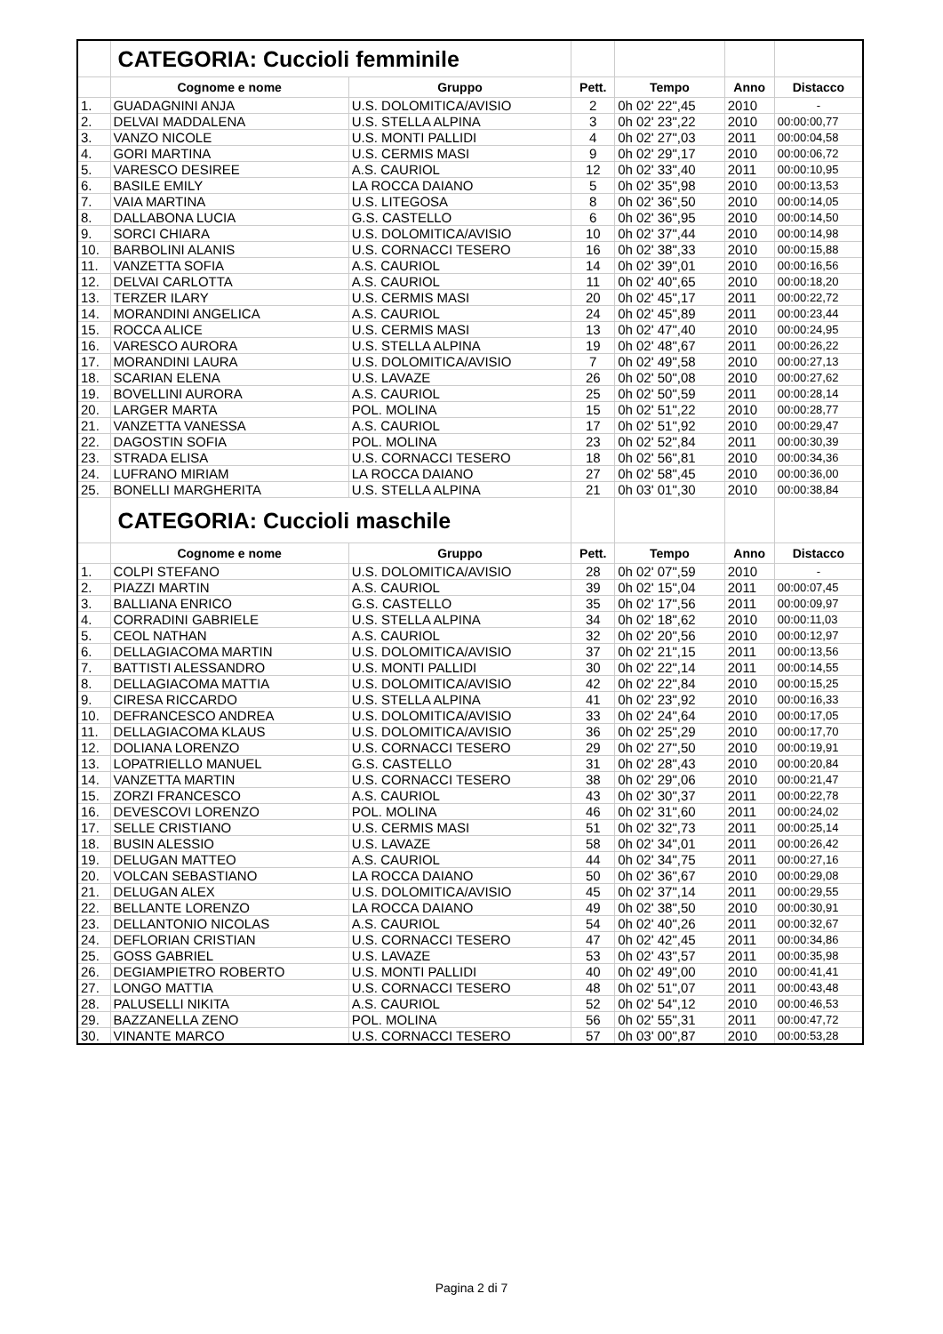| | CATEGORIA: Cuccioli femminile | | | | | |
| | Cognome e nome | Gruppo | Pett. | Tempo | Anno | Distacco |
| 1. | GUADAGNINI ANJA | U.S. DOLOMITICA/AVISIO | 2 | 0h 02' 22",45 | 2010 | - |
| 2. | DELVAI MADDALENA | U.S. STELLA ALPINA | 3 | 0h 02' 23",22 | 2010 | 00:00:00,77 |
| 3. | VANZO NICOLE | U.S. MONTI PALLIDI | 4 | 0h 02' 27",03 | 2011 | 00:00:04,58 |
| 4. | GORI MARTINA | U.S. CERMIS MASI | 9 | 0h 02' 29",17 | 2010 | 00:00:06,72 |
| 5. | VARESCO DESIREE | A.S. CAURIOL | 12 | 0h 02' 33",40 | 2011 | 00:00:10,95 |
| 6. | BASILE EMILY | LA ROCCA DAIANO | 5 | 0h 02' 35",98 | 2010 | 00:00:13,53 |
| 7. | VAIA MARTINA | U.S. LITEGOSA | 8 | 0h 02' 36",50 | 2010 | 00:00:14,05 |
| 8. | DALLABONA LUCIA | G.S. CASTELLO | 6 | 0h 02' 36",95 | 2010 | 00:00:14,50 |
| 9. | SORCI CHIARA | U.S. DOLOMITICA/AVISIO | 10 | 0h 02' 37",44 | 2010 | 00:00:14,98 |
| 10. | BARBOLINI ALANIS | U.S. CORNACCI TESERO | 16 | 0h 02' 38",33 | 2010 | 00:00:15,88 |
| 11. | VANZETTA SOFIA | A.S. CAURIOL | 14 | 0h 02' 39",01 | 2010 | 00:00:16,56 |
| 12. | DELVAI CARLOTTA | A.S. CAURIOL | 11 | 0h 02' 40",65 | 2010 | 00:00:18,20 |
| 13. | TERZER ILARY | U.S. CERMIS MASI | 20 | 0h 02' 45",17 | 2011 | 00:00:22,72 |
| 14. | MORANDINI ANGELICA | A.S. CAURIOL | 24 | 0h 02' 45",89 | 2011 | 00:00:23,44 |
| 15. | ROCCA ALICE | U.S. CERMIS MASI | 13 | 0h 02' 47",40 | 2010 | 00:00:24,95 |
| 16. | VARESCO AURORA | U.S. STELLA ALPINA | 19 | 0h 02' 48",67 | 2011 | 00:00:26,22 |
| 17. | MORANDINI LAURA | U.S. DOLOMITICA/AVISIO | 7 | 0h 02' 49",58 | 2010 | 00:00:27,13 |
| 18. | SCARIAN ELENA | U.S. LAVAZE | 26 | 0h 02' 50",08 | 2010 | 00:00:27,62 |
| 19. | BOVELLINI AURORA | A.S. CAURIOL | 25 | 0h 02' 50",59 | 2011 | 00:00:28,14 |
| 20. | LARGER MARTA | POL. MOLINA | 15 | 0h 02' 51",22 | 2010 | 00:00:28,77 |
| 21. | VANZETTA VANESSA | A.S. CAURIOL | 17 | 0h 02' 51",92 | 2010 | 00:00:29,47 |
| 22. | DAGOSTIN SOFIA | POL. MOLINA | 23 | 0h 02' 52",84 | 2011 | 00:00:30,39 |
| 23. | STRADA ELISA | U.S. CORNACCI TESERO | 18 | 0h 02' 56",81 | 2010 | 00:00:34,36 |
| 24. | LUFRANO MIRIAM | LA ROCCA DAIANO | 27 | 0h 02' 58",45 | 2010 | 00:00:36,00 |
| 25. | BONELLI MARGHERITA | U.S. STELLA ALPINA | 21 | 0h 03' 01",30 | 2010 | 00:00:38,84 |
| | CATEGORIA: Cuccioli maschile | | | | | |
| | Cognome e nome | Gruppo | Pett. | Tempo | Anno | Distacco |
| 1. | COLPI STEFANO | U.S. DOLOMITICA/AVISIO | 28 | 0h 02' 07",59 | 2010 | - |
| 2. | PIAZZI MARTIN | A.S. CAURIOL | 39 | 0h 02' 15",04 | 2011 | 00:00:07,45 |
| 3. | BALLIANA ENRICO | G.S. CASTELLO | 35 | 0h 02' 17",56 | 2011 | 00:00:09,97 |
| 4. | CORRADINI GABRIELE | U.S. STELLA ALPINA | 34 | 0h 02' 18",62 | 2010 | 00:00:11,03 |
| 5. | CEOL NATHAN | A.S. CAURIOL | 32 | 0h 02' 20",56 | 2010 | 00:00:12,97 |
| 6. | DELLAGIACOMA MARTIN | U.S. DOLOMITICA/AVISIO | 37 | 0h 02' 21",15 | 2011 | 00:00:13,56 |
| 7. | BATTISTI ALESSANDRO | U.S. MONTI PALLIDI | 30 | 0h 02' 22",14 | 2011 | 00:00:14,55 |
| 8. | DELLAGIACOMA MATTIA | U.S. DOLOMITICA/AVISIO | 42 | 0h 02' 22",84 | 2010 | 00:00:15,25 |
| 9. | CIRESA RICCARDO | U.S. STELLA ALPINA | 41 | 0h 02' 23",92 | 2010 | 00:00:16,33 |
| 10. | DEFRANCESCO ANDREA | U.S. DOLOMITICA/AVISIO | 33 | 0h 02' 24",64 | 2010 | 00:00:17,05 |
| 11. | DELLAGIACOMA KLAUS | U.S. DOLOMITICA/AVISIO | 36 | 0h 02' 25",29 | 2010 | 00:00:17,70 |
| 12. | DOLIANA LORENZO | U.S. CORNACCI TESERO | 29 | 0h 02' 27",50 | 2010 | 00:00:19,91 |
| 13. | LOPATRIELLO MANUEL | G.S. CASTELLO | 31 | 0h 02' 28",43 | 2010 | 00:00:20,84 |
| 14. | VANZETTA MARTIN | U.S. CORNACCI TESERO | 38 | 0h 02' 29",06 | 2010 | 00:00:21,47 |
| 15. | ZORZI FRANCESCO | A.S. CAURIOL | 43 | 0h 02' 30",37 | 2011 | 00:00:22,78 |
| 16. | DEVESCOVI LORENZO | POL. MOLINA | 46 | 0h 02' 31",60 | 2011 | 00:00:24,02 |
| 17. | SELLE CRISTIANO | U.S. CERMIS MASI | 51 | 0h 02' 32",73 | 2011 | 00:00:25,14 |
| 18. | BUSIN ALESSIO | U.S. LAVAZE | 58 | 0h 02' 34",01 | 2011 | 00:00:26,42 |
| 19. | DELUGAN MATTEO | A.S. CAURIOL | 44 | 0h 02' 34",75 | 2011 | 00:00:27,16 |
| 20. | VOLCAN SEBASTIANO | LA ROCCA DAIANO | 50 | 0h 02' 36",67 | 2010 | 00:00:29,08 |
| 21. | DELUGAN ALEX | U.S. DOLOMITICA/AVISIO | 45 | 0h 02' 37",14 | 2011 | 00:00:29,55 |
| 22. | BELLANTE LORENZO | LA ROCCA DAIANO | 49 | 0h 02' 38",50 | 2010 | 00:00:30,91 |
| 23. | DELLANTONIO NICOLAS | A.S. CAURIOL | 54 | 0h 02' 40",26 | 2011 | 00:00:32,67 |
| 24. | DEFLORIAN CRISTIAN | U.S. CORNACCI TESERO | 47 | 0h 02' 42",45 | 2011 | 00:00:34,86 |
| 25. | GOSS GABRIEL | U.S. LAVAZE | 53 | 0h 02' 43",57 | 2011 | 00:00:35,98 |
| 26. | DEGIAMPIETRO ROBERTO | U.S. MONTI PALLIDI | 40 | 0h 02' 49",00 | 2010 | 00:00:41,41 |
| 27. | LONGO MATTIA | U.S. CORNACCI TESERO | 48 | 0h 02' 51",07 | 2011 | 00:00:43,48 |
| 28. | PALUSELLI NIKITA | A.S. CAURIOL | 52 | 0h 02' 54",12 | 2010 | 00:00:46,53 |
| 29. | BAZZANELLA ZENO | POL. MOLINA | 56 | 0h 02' 55",31 | 2011 | 00:00:47,72 |
| 30. | VINANTE MARCO | U.S. CORNACCI TESERO | 57 | 0h 03' 00",87 | 2010 | 00:00:53,28 |
Pagina 2 di 7